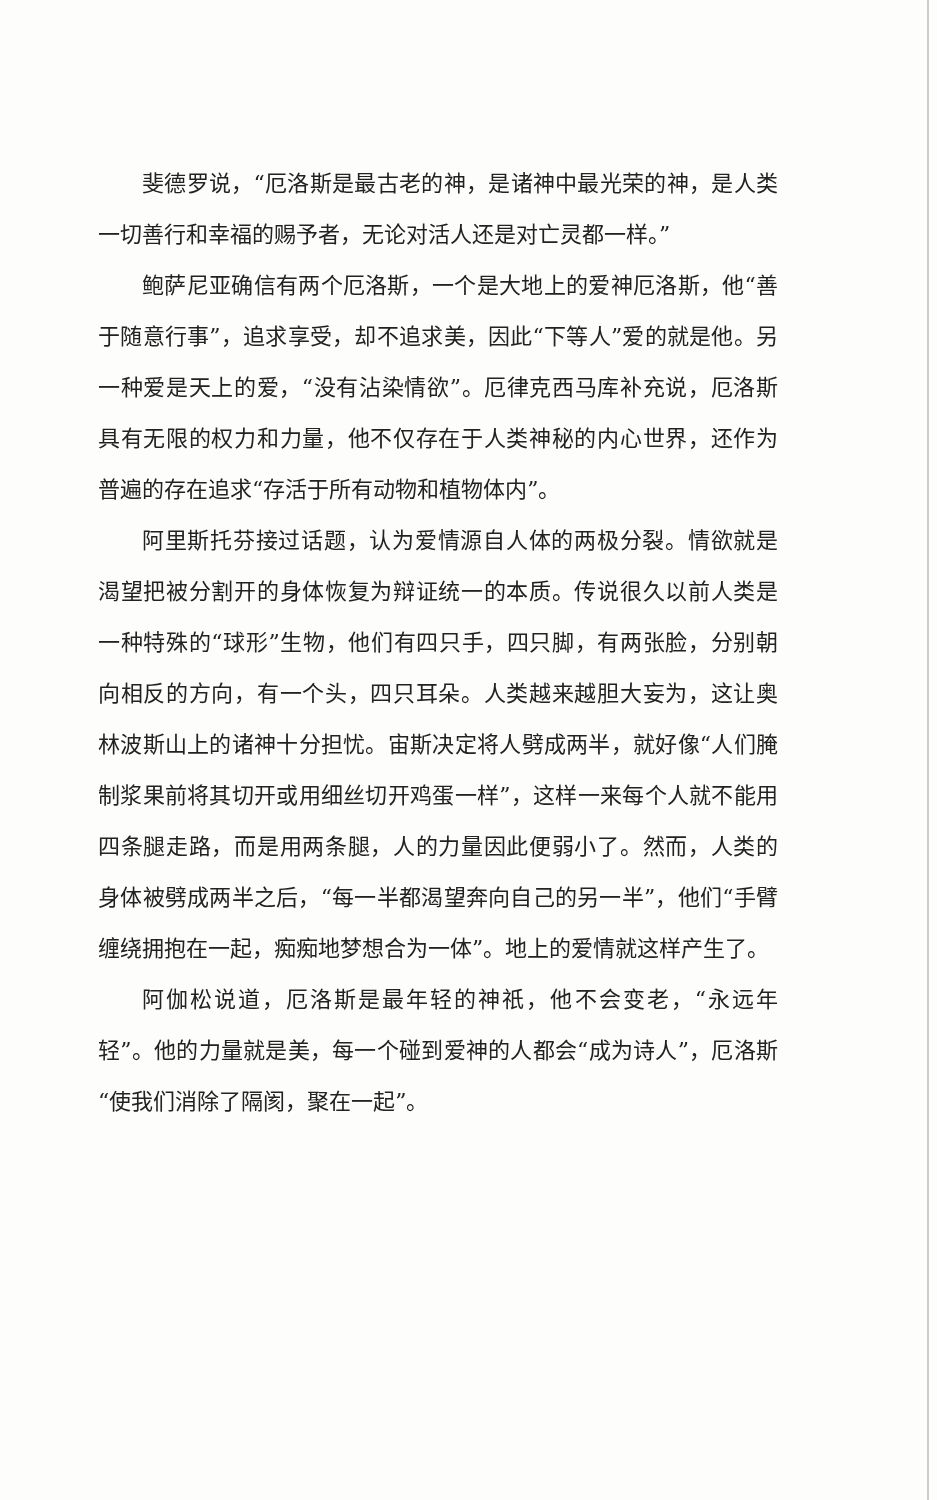斐德罗说，“厄洛斯是最古老的神，是诸神中最光荣的神，是人类一切善行和幸福的赐予者，无论对活人还是对亡灵都一样。”
鲍萨尼亚确信有两个厄洛斯，一个是大地上的爱神厄洛斯，他“善于随意行事”，追求享受，却不追求美，因此“下等人”爱的就是他。另一种爱是天上的爱，“没有沾染情欲”。厄律克西马库补充说，厄洛斯具有无限的权力和力量，他不仅存在于人类神秘的内心世界，还作为普遍的存在追求“存活于所有动物和植物体内”。
阿里斯托芬接过话题，认为爱情源自人体的两极分裂。情欲就是渴望把被分割开的身体恢复为辩证统一的本质。传说很久以前人类是一种特殊的“球形”生物，他们有四只手，四只脚，有两张脸，分别朝向相反的方向，有一个头，四只耳朵。人类越来越胆大妄为，这让奥林波斯山上的诸神十分担忧。宙斯决定将人劈成两半，就好像“人们腌制浆果前将其切开或用细丝切开鸡蛋一样”，这样一来每个人就不能用四条腿走路，而是用两条腿，人的力量因此便弱小了。然而，人类的身体被劈成两半之后，“每一半都渴望奔向自己的另一半”，他们“手臂缠绕拥抱在一起，痴痴地梦想合为一体”。地上的爱情就这样产生了。
阿伽松说道，厄洛斯是最年轻的神祇，他不会变老，“永远年轻”。他的力量就是美，每一个碰到爱神的人都会“成为诗人”，厄洛斯“使我们消除了隔阂，聚在一起”。